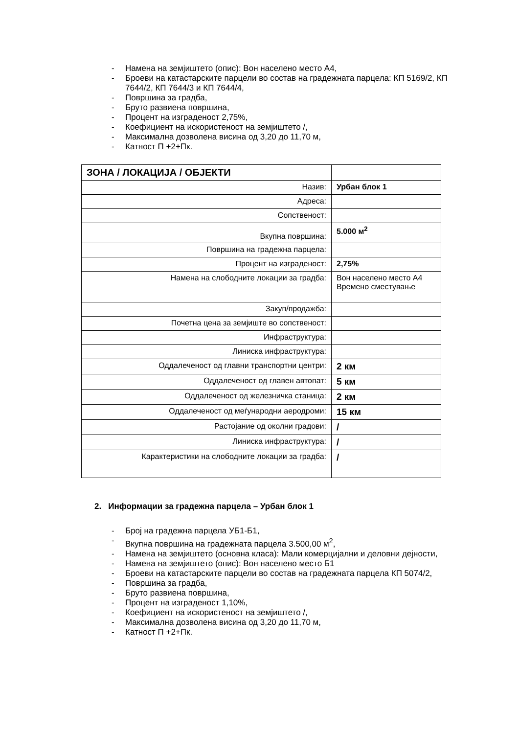- Намена на земјиштето (опис): Вон населено место А4,
- Броеви на катастарските парцели во состав на градежната парцела: КП 5169/2, КП 7644/2, КП 7644/3 и КП 7644/4,
- Површина за градба,
- Бруто развиена површина,
- Процент на изграденост 2,75%,
- Коефициент на искористеност на земјиштето /,
- Максимална дозволена висина од 3,20 до 11,70 м,
- Катност П +2+Пк.
| ЗОНА / ЛОКАЦИЈА / ОБЈЕКТИ | |
| Назив: | Урбан блок 1 |
| Адреса: | |
| Сопственост: | |
| Вкупна површина: | 5.000 м<sup>2</sup> |
| Површина на градежна парцела: | |
| Процент на изграденост: | 2,75% |
| Намена на слободните локации за градба: | Вон населено место А4 Времено сместување |
| Закуп/продажба: | |
| Почетна цена за земјиште во сопственост: | |
| Инфраструктура: | |
| Линиска инфраструктура: | |
| Оддалеченост од главни транспортни центри: | 2 км |
| Оддалеченост од главен автопат: | 5 км |
| Оддалеченост од железничка станица: | 2 км |
| Оддалеченост од меѓународни аеродроми: | 15 км |
| Растојание од околни градови: | / |
| Линиска инфраструктура: | / |
| Карактеристики на слободните локации за градба: | / |
2. Информации за градежна парцела – Урбан блок 1
- Број на градежна парцела УБ1-Б1,
- Вкупна површина на градежната парцела 3.500,00 м<sup>2</sup>,
- Намена на земјиштето (основна класа): Мали комерцијални и деловни дејности,
- Намена на земјиштето (опис): Вон населено место Б1
- Броеви на катастарските парцели во состав на градежната парцела КП 5074/2,
- Површина за градба,
- Бруто развиена површина,
- Процент на изграденост 1,10%,
- Коефициент на искористеност на земјиштето /,
- Максимална дозволена висина од 3,20 до 11,70 м,
- Катност П +2+Пк.